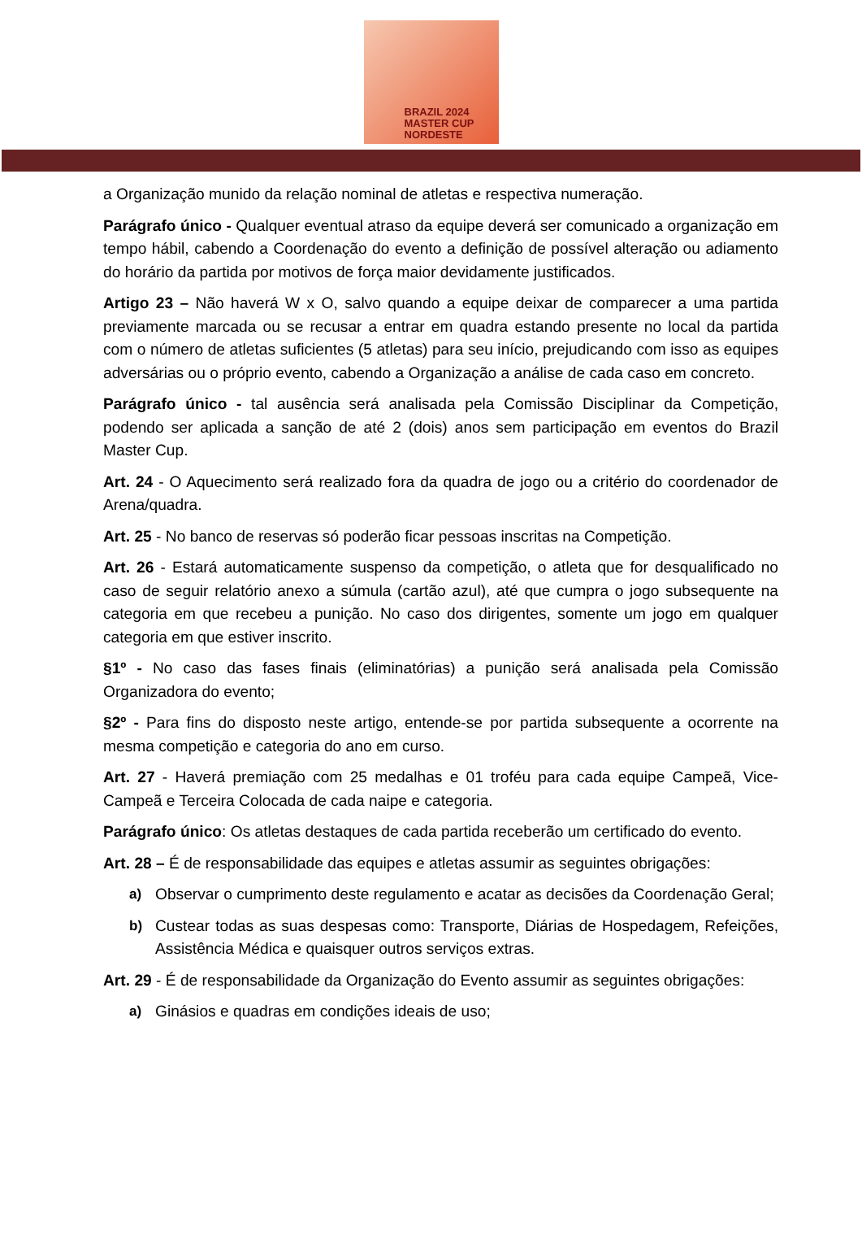BRAZIL 2024
MASTER CUP
NORDESTE
a Organização munido da relação nominal de atletas e respectiva numeração.
Parágrafo único - Qualquer eventual atraso da equipe deverá ser comunicado a organização em tempo hábil, cabendo a Coordenação do evento a definição de possível alteração ou adiamento do horário da partida por motivos de força maior devidamente justificados.
Artigo 23 – Não haverá W x O, salvo quando a equipe deixar de comparecer a uma partida previamente marcada ou se recusar a entrar em quadra estando presente no local da partida com o número de atletas suficientes (5 atletas) para seu início, prejudicando com isso as equipes adversárias ou o próprio evento, cabendo a Organização a análise de cada caso em concreto.
Parágrafo único - tal ausência será analisada pela Comissão Disciplinar da Competição, podendo ser aplicada a sanção de até 2 (dois) anos sem participação em eventos do Brazil Master Cup.
Art. 24 - O Aquecimento será realizado fora da quadra de jogo ou a critério do coordenador de Arena/quadra.
Art. 25 - No banco de reservas só poderão ficar pessoas inscritas na Competição.
Art. 26 - Estará automaticamente suspenso da competição, o atleta que for desqualificado no caso de seguir relatório anexo a súmula (cartão azul), até que cumpra o jogo subsequente na categoria em que recebeu a punição. No caso dos dirigentes, somente um jogo em qualquer categoria em que estiver inscrito.
§1º - No caso das fases finais (eliminatórias) a punição será analisada pela Comissão Organizadora do evento;
§2º - Para fins do disposto neste artigo, entende-se por partida subsequente a ocorrente na mesma competição e categoria do ano em curso.
Art. 27 - Haverá premiação com 25 medalhas e 01 troféu para cada equipe Campeã, Vice-Campeã e Terceira Colocada de cada naipe e categoria.
Parágrafo único: Os atletas destaques de cada partida receberão um certificado do evento.
Art. 28 – É de responsabilidade das equipes e atletas assumir as seguintes obrigações:
a) Observar o cumprimento deste regulamento e acatar as decisões da Coordenação Geral;
b) Custear todas as suas despesas como: Transporte, Diárias de Hospedagem, Refeições, Assistência Médica e quaisquer outros serviços extras.
Art. 29 - É de responsabilidade da Organização do Evento assumir as seguintes obrigações:
a) Ginásios e quadras em condições ideais de uso;